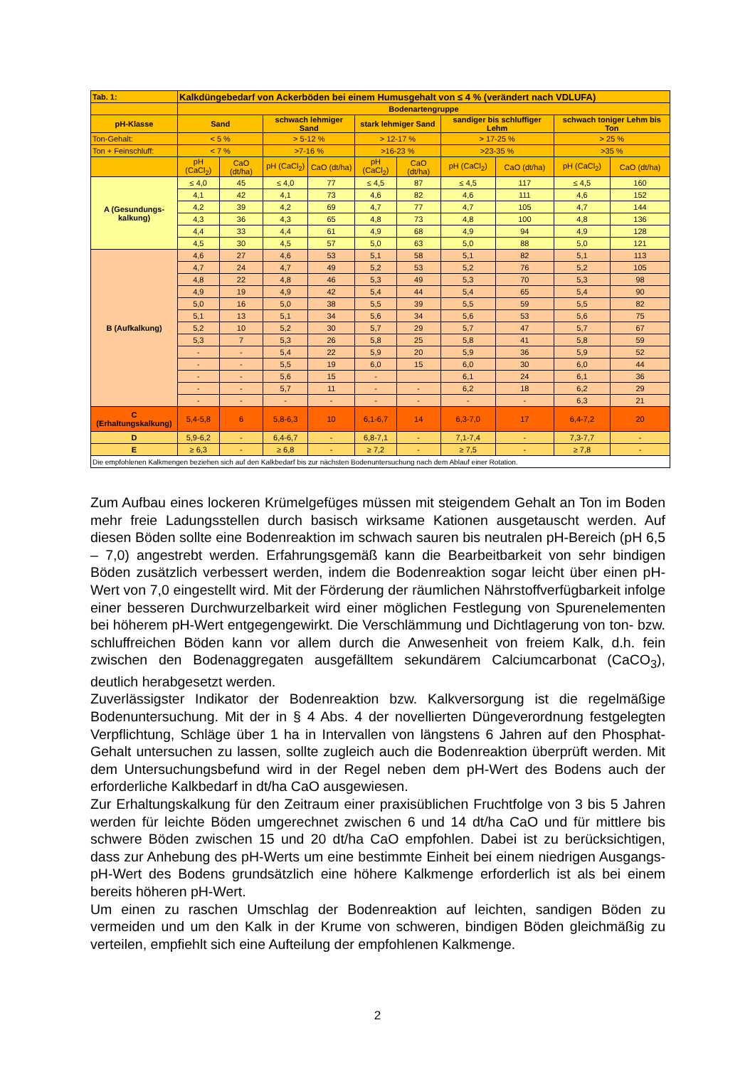| Tab. 1: | Kalkdüngebedarf von Ackerböden bei einem Humusgehalt von ≤ 4 % (verändert nach VDLUFA) | | | | | | | | | |
| --- | --- | --- | --- | --- | --- | --- | --- | --- | --- | --- |
| | Bodenartengruppe | | | | | | | | | |
| pH-Klasse | Sand | | schwach lehmiger Sand | | stark lehmiger Sand | | sandiger bis schluffiger Lehm | | schwach toniger Lehm bis Ton | |
| Ton-Gehalt: | < 5 % | | > 5-12 % | | > 12-17 % | | > 17-25 % | | > 25 % | |
| Ton + Feinschluff: | < 7 % | | >7-16 % | | >16-23 % | | >23-35 % | | >35 % | |
| | pH (CaCl<sub>2</sub>) | CaO (dt/ha) | pH (CaCl<sub>2</sub>) | CaO (dt/ha) | pH (CaCl<sub>2</sub>) | CaO (dt/ha) | pH (CaCl<sub>2</sub>) | CaO (dt/ha) | pH (CaCl<sub>2</sub>) | CaO (dt/ha) |
| A (Gesundungs- kalkung) | ≤ 4,0 | 45 | ≤ 4,0 | 77 | ≤ 4,5 | 87 | ≤ 4,5 | 117 | ≤ 4,5 | 160 |
| | 4,1 | 42 | 4,1 | 73 | 4,6 | 82 | 4,6 | 111 | 4,6 | 152 |
| | 4,2 | 39 | 4,2 | 69 | 4,7 | 77 | 4,7 | 105 | 4,7 | 144 |
| | 4,3 | 36 | 4,3 | 65 | 4,8 | 73 | 4,8 | 100 | 4,8 | 136 |
| | 4,4 | 33 | 4,4 | 61 | 4,9 | 68 | 4,9 | 94 | 4,9 | 128 |
| | 4,5 | 30 | 4,5 | 57 | 5,0 | 63 | 5,0 | 88 | 5,0 | 121 |
| B (Aufkalkung) | 4,6 | 27 | 4,6 | 53 | 5,1 | 58 | 5,1 | 82 | 5,1 | 113 |
| | 4,7 | 24 | 4,7 | 49 | 5,2 | 53 | 5,2 | 76 | 5,2 | 105 |
| | 4,8 | 22 | 4,8 | 46 | 5,3 | 49 | 5,3 | 70 | 5,3 | 98 |
| | 4,9 | 19 | 4,9 | 42 | 5,4 | 44 | 5,4 | 65 | 5,4 | 90 |
| | 5,0 | 16 | 5,0 | 38 | 5,5 | 39 | 5,5 | 59 | 5,5 | 82 |
| | 5,1 | 13 | 5,1 | 34 | 5,6 | 34 | 5,6 | 53 | 5,6 | 75 |
| | 5,2 | 10 | 5,2 | 30 | 5,7 | 29 | 5,7 | 47 | 5,7 | 67 |
| | 5,3 | 7 | 5,3 | 26 | 5,8 | 25 | 5,8 | 41 | 5,8 | 59 |
| | - | - | 5,4 | 22 | 5,9 | 20 | 5,9 | 36 | 5,9 | 52 |
| | - | - | 5,5 | 19 | 6,0 | 15 | 6,0 | 30 | 6,0 | 44 |
| | - | - | 5,6 | 15 | - | | 6,1 | 24 | 6,1 | 36 |
| | - | - | 5,7 | 11 | - | - | 6,2 | 18 | 6,2 | 29 |
| | - | - | - | - | - | - | - | - | 6,3 | 21 |
| C (Erhaltungskalkung) | 5,4-5,8 | 6 | 5,8-6,3 | 10 | 6,1-6,7 | 14 | 6,3-7,0 | 17 | 6,4-7,2 | 20 |
| D | 5,9-6,2 | - | 6,4-6,7 | - | 6,8-7,1 | - | 7,1-7,4 | - | 7,3-7,7 | - |
| E | ≥ 6,3 | - | ≥ 6,8 | - | ≥ 7,2 | - | ≥ 7,5 | - | ≥ 7,8 | - |
| Die empfohlenen Kalkmengen beziehen sich auf den Kalkbedarf bis zur nächsten Bodenuntersuchung nach dem Ablauf einer Rotation. | | | | | | | | | | |
Zum Aufbau eines lockeren Krümelgefüges müssen mit steigendem Gehalt an Ton im Boden mehr freie Ladungsstellen durch basisch wirksame Kationen ausgetauscht werden. Auf diesen Böden sollte eine Bodenreaktion im schwach sauren bis neutralen pH-Bereich (pH 6,5 – 7,0) angestrebt werden. Erfahrungsgemäß kann die Bearbeitbarkeit von sehr bindigen Böden zusätzlich verbessert werden, indem die Bodenreaktion sogar leicht über einen pH-Wert von 7,0 eingestellt wird. Mit der Förderung der räumlichen Nährstoffverfügbarkeit infolge einer besseren Durchwurzelbarkeit wird einer möglichen Festlegung von Spurenelementen bei höherem pH-Wert entgegengewirkt. Die Verschlämmung und Dichtlagerung von ton- bzw. schluffreichen Böden kann vor allem durch die Anwesenheit von freiem Kalk, d.h. fein zwischen den Bodenaggregaten ausgefälltem sekundärem Calciumcarbonat (CaCO<sub>3</sub>), deutlich herabgesetzt werden.
Zuverlässigster Indikator der Bodenreaktion bzw. Kalkversorgung ist die regelmäßige Bodenuntersuchung. Mit der in § 4 Abs. 4 der novellierten Düngeverordnung festgelegten Verpflichtung, Schläge über 1 ha in Intervallen von längstens 6 Jahren auf den Phosphat-Gehalt untersuchen zu lassen, sollte zugleich auch die Bodenreaktion überprüft werden. Mit dem Untersuchungsbefund wird in der Regel neben dem pH-Wert des Bodens auch der erforderliche Kalkbedarf in dt/ha CaO ausgewiesen.
Zur Erhaltungskalkung für den Zeitraum einer praxisüblichen Fruchtfolge von 3 bis 5 Jahren werden für leichte Böden umgerechnet zwischen 6 und 14 dt/ha CaO und für mittlere bis schwere Böden zwischen 15 und 20 dt/ha CaO empfohlen. Dabei ist zu berücksichtigen, dass zur Anhebung des pH-Werts um eine bestimmte Einheit bei einem niedrigen Ausgangs-pH-Wert des Bodens grundsätzlich eine höhere Kalkmenge erforderlich ist als bei einem bereits höheren pH-Wert.
Um einen zu raschen Umschlag der Bodenreaktion auf leichten, sandigen Böden zu vermeiden und um den Kalk in der Krume von schweren, bindigen Böden gleichmäßig zu verteilen, empfiehlt sich eine Aufteilung der empfohlenen Kalkmenge.
2